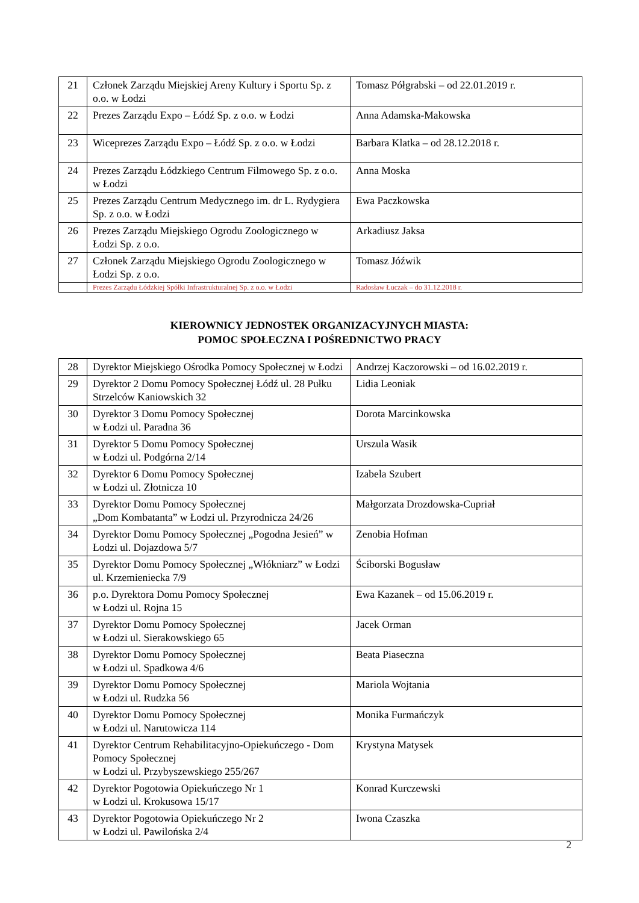| 21 | Członek Zarządu Miejskiej Areny Kultury i Sportu Sp. z o.o. w Łodzi | Tomasz Półgrabski – od 22.01.2019 r. |
| 22 | Prezes Zarządu Expo – Łódź Sp. z o.o. w Łodzi | Anna Adamska-Makowska |
| 23 | Wiceprezes Zarządu Expo – Łódź Sp. z o.o. w Łodzi | Barbara Klatka – od 28.12.2018 r. |
| 24 | Prezes Zarządu Łódzkiego Centrum Filmowego Sp. z o.o. w Łodzi | Anna Moska |
| 25 | Prezes Zarządu Centrum Medycznego im. dr L. Rydygiera Sp. z o.o. w Łodzi | Ewa Paczkowska |
| 26 | Prezes Zarządu Miejskiego Ogrodu Zoologicznego w Łodzi Sp. z o.o. | Arkadiusz Jaksa |
| 27 | Członek Zarządu Miejskiego Ogrodu Zoologicznego w Łodzi Sp. z o.o. | Tomasz Jóźwik |
| | Prezes Zarządu Łódzkiej Spółki Infrastrukturalnej Sp. z o.o. w Łodzi | Radosław Łuczak – do 31.12.2018 r. |
KIEROWNICY JEDNOSTEK ORGANIZACYJNYCH MIASTA:
POMOC SPOŁECZNA I POŚREDNICTWO PRACY
| 28 | Dyrektor Miejskiego Ośrodka Pomocy Społecznej w Łodzi | Andrzej Kaczorowski – od 16.02.2019 r. |
| 29 | Dyrektor 2 Domu Pomocy Społecznej Łódź ul. 28 Pułku Strzelców Kaniowskich 32 | Lidia Leoniak |
| 30 | Dyrektor 3 Domu Pomocy Społecznej w Łodzi ul. Paradna 36 | Dorota Marcinkowska |
| 31 | Dyrektor 5 Domu Pomocy Społecznej w Łodzi ul. Podgórna 2/14 | Urszula Wasik |
| 32 | Dyrektor 6 Domu Pomocy Społecznej w Łodzi ul. Złotnicza 10 | Izabela Szubert |
| 33 | Dyrektor Domu Pomocy Społecznej „Dom Kombatanta” w Łodzi ul. Przyrodnicza 24/26 | Małgorzata Drozdowska-Cupriał |
| 34 | Dyrektor Domu Pomocy Społecznej „Pogodna Jesień” w Łodzi ul. Dojazdowa 5/7 | Zenobia Hofman |
| 35 | Dyrektor Domu Pomocy Społecznej „Włókniarz” w Łodzi ul. Krzemieniecka 7/9 | Ściborski Bogusław |
| 36 | p.o. Dyrektora Domu Pomocy Społecznej w Łodzi ul. Rojna 15 | Ewa Kazanek – od 15.06.2019 r. |
| 37 | Dyrektor Domu Pomocy Społecznej w Łodzi ul. Sierakowskiego 65 | Jacek Orman |
| 38 | Dyrektor Domu Pomocy Społecznej w Łodzi ul. Spadkowa 4/6 | Beata Piaseczna |
| 39 | Dyrektor Domu Pomocy Społecznej w Łodzi ul. Rudzka 56 | Mariola Wojtania |
| 40 | Dyrektor Domu Pomocy Społecznej w Łodzi ul. Narutowicza 114 | Monika Furmańczyk |
| 41 | Dyrektor Centrum Rehabilitacyjno-Opiekuńczego - Dom Pomocy Społecznej w Łodzi ul. Przybyszewskiego 255/267 | Krystyna Matysek |
| 42 | Dyrektor Pogotowia Opiekuńczego Nr 1 w Łodzi ul. Krokusowa 15/17 | Konrad Kurczewski |
| 43 | Dyrektor Pogotowia Opiekuńczego Nr 2 w Łodzi ul. Pawilońska 2/4 | Iwona Czaszka |
2